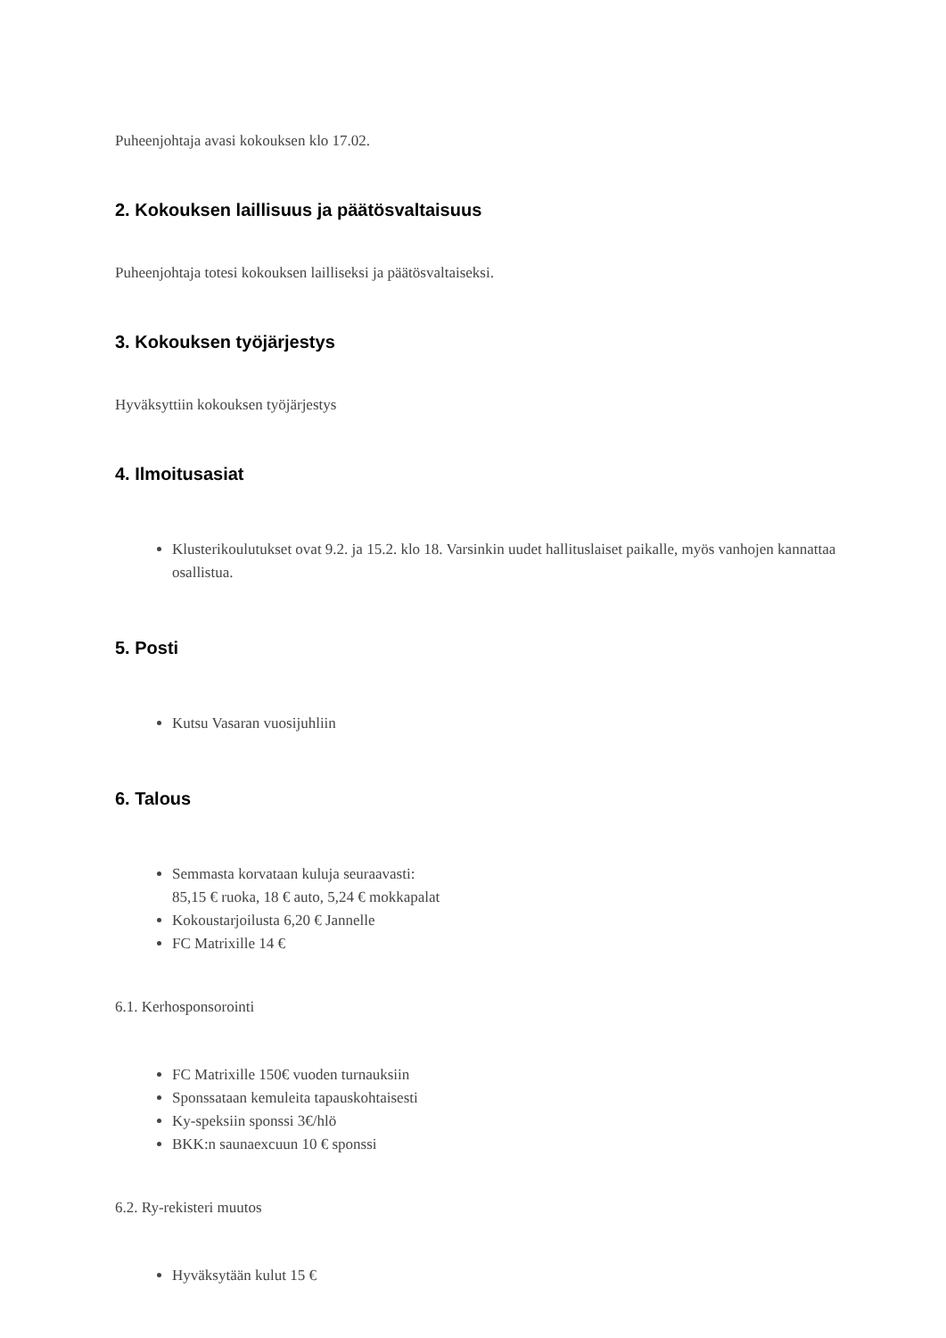Puheenjohtaja avasi kokouksen klo 17.02.
2. Kokouksen laillisuus ja päätösvaltaisuus
Puheenjohtaja totesi kokouksen lailliseksi ja päätösvaltaiseksi.
3. Kokouksen työjärjestys
Hyväksyttiin kokouksen työjärjestys
4. Ilmoitusasiat
Klusterikoulutukset ovat 9.2. ja 15.2. klo 18. Varsinkin uudet hallituslaiset paikalle, myös vanhojen kannattaa osallistua.
5. Posti
Kutsu Vasaran vuosijuhliin
6. Talous
Semmasta korvataan kuluja seuraavasti:
85,15 € ruoka, 18 € auto, 5,24 € mokkapalat
Kokoustarjoilusta 6,20 € Jannelle
FC Matrixille 14 €
6.1. Kerhosponsorointi
FC Matrixille 150€ vuoden turnauksiin
Sponssataan kemuleita tapauskohtaisesti
Ky-speksiin sponssi 3€/hlö
BKK:n saunaexcuun 10 € sponssi
6.2. Ry-rekisteri muutos
Hyväksytään kulut 15 €